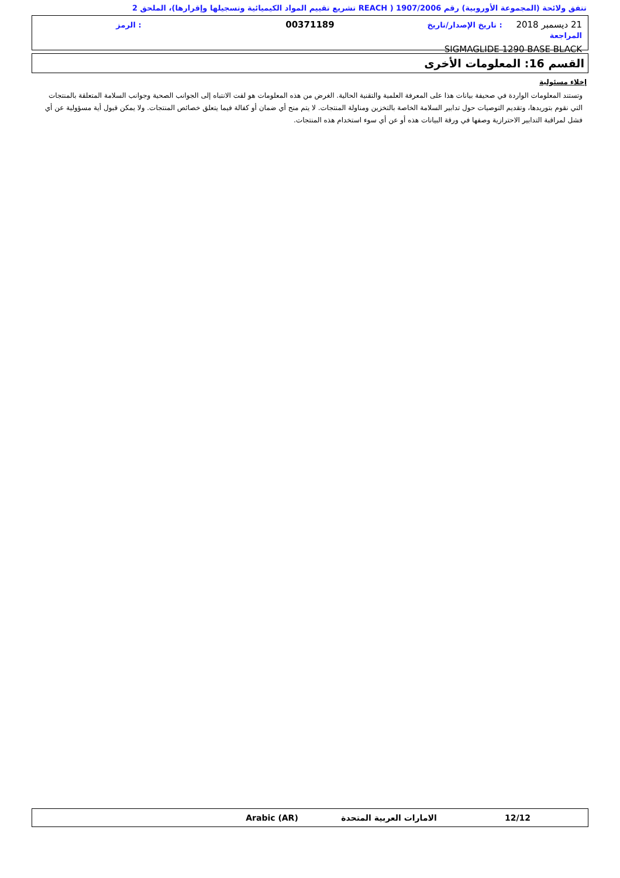تتفق ولائحة (المجموعة الأوروبية) رقم 1907/2006 ( REACH تشريع تقييم المواد الكيميائية وتسجيلها وإقرارها)، الملحق 2
21 ديسمبر 2018 : تاريخ الإصدار/تاريخ المراجعة
00371189
: الرمز
SIGMAGLIDE 1290 BASE BLACK
القسم 16: المعلومات الأخرى
إخلاء مسئولية
وتستند المعلومات الواردة في صحيفة بيانات هذا على المعرفة العلمية والتقنية الحالية. الغرض من هذه المعلومات هو لفت الانتباه إلى الجوانب الصحية وجوانب السلامة المتعلقة بالمنتجات التي نقوم بتوريدها، وتقديم التوصيات حول تدابير السلامة الخاصة بالتخزين ومناولة المنتجات. لا يتم منح أي ضمان أو كفالة فيما يتعلق خصائص المنتجات. ولا يمكن قبول أية مسؤولية عن أي فشل لمراقبة التدابير الاحترازية وصفها في ورقة البيانات هذه أو عن أي سوء استخدام هذه المنتجات.
12/12
الامارات العربية المتحدة
Arabic (AR)